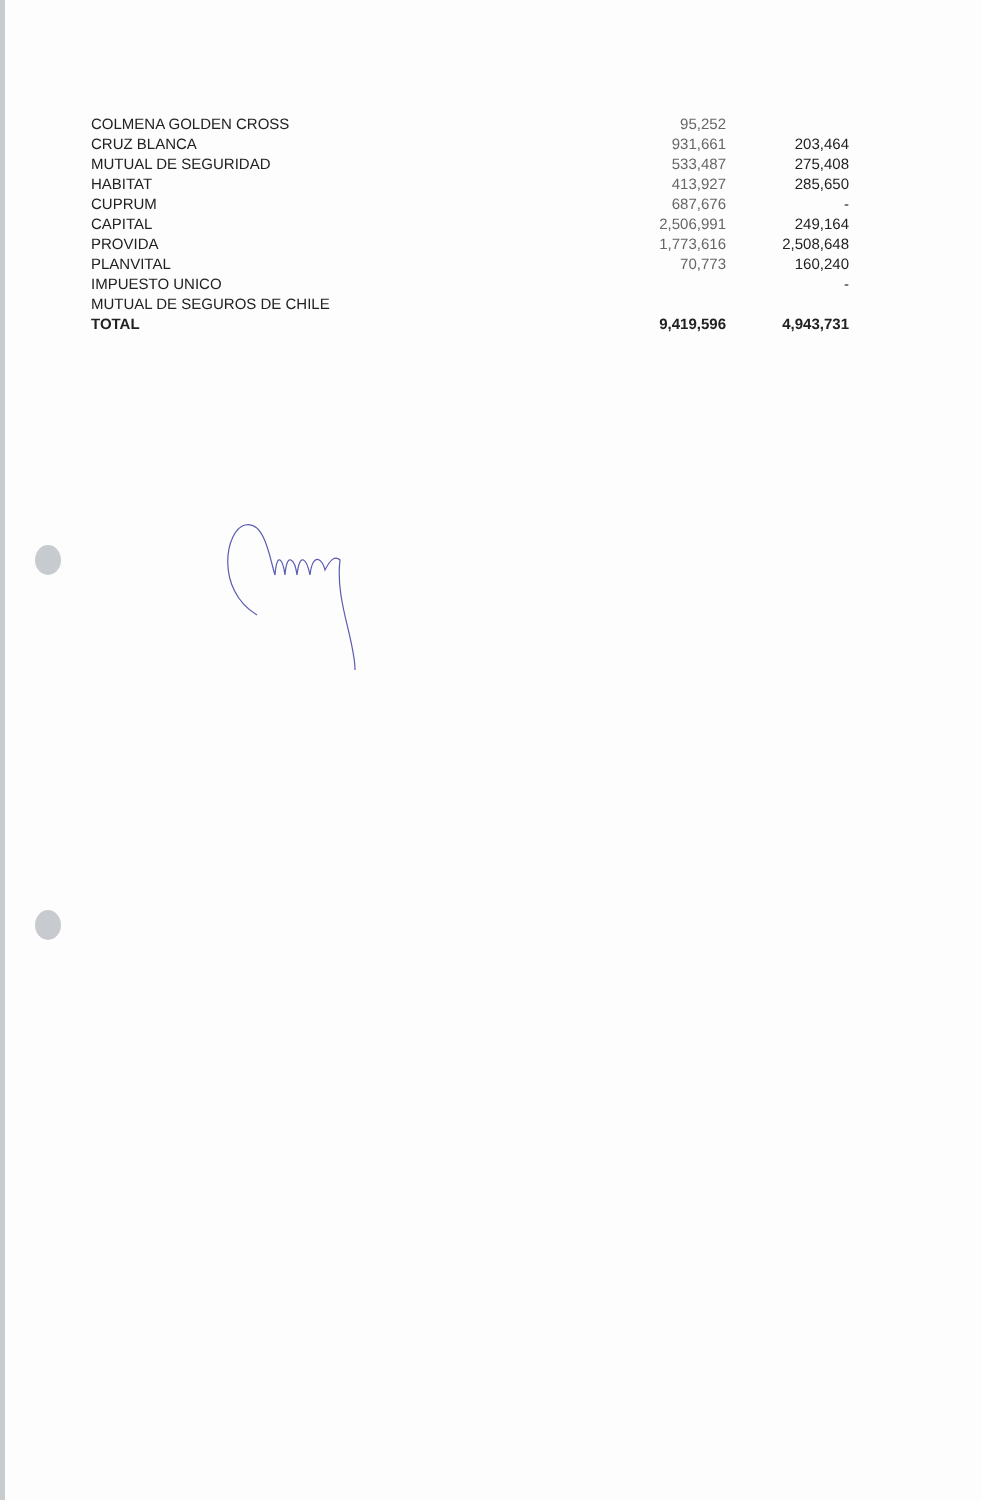| COLMENA GOLDEN CROSS | 95,252 | |
| CRUZ BLANCA | 931,661 | 203,464 |
| MUTUAL DE SEGURIDAD | 533,487 | 275,408 |
| HABITAT | 413,927 | 285,650 |
| CUPRUM | 687,676 | - |
| CAPITAL | 2,506,991 | 249,164 |
| PROVIDA | 1,773,616 | 2,508,648 |
| PLANVITAL | 70,773 | 160,240 |
| IMPUESTO UNICO | | - |
| MUTUAL DE SEGUROS DE CHILE | | |
| TOTAL | 9,419,596 | 4,943,731 |